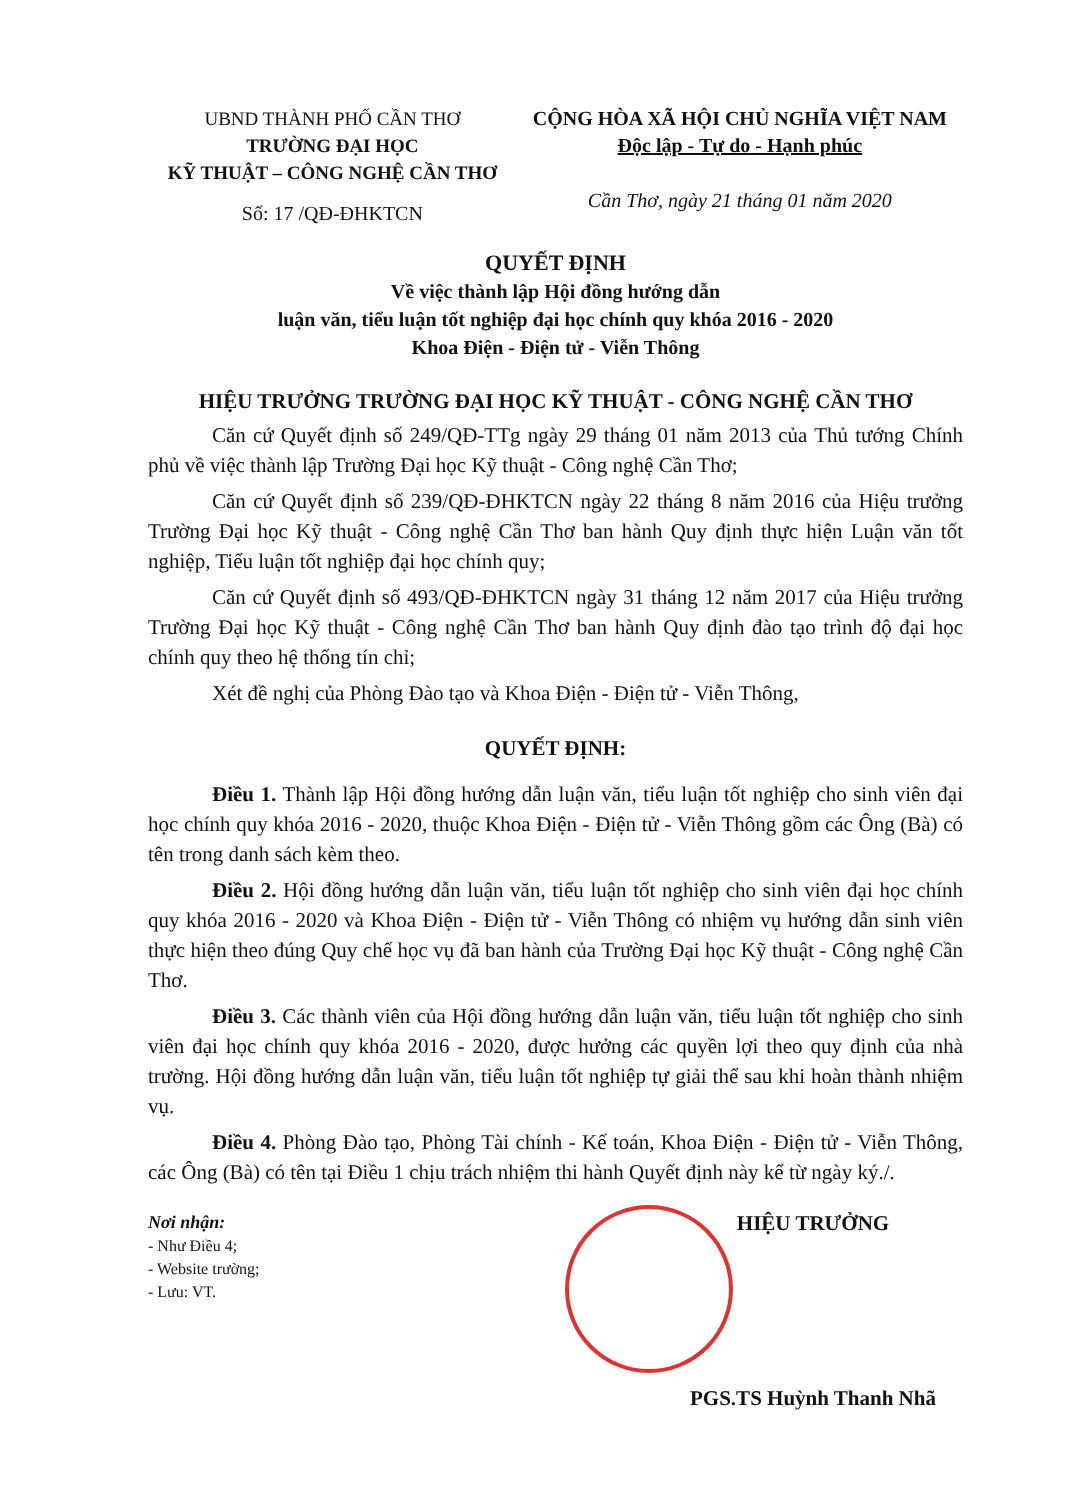UBND THÀNH PHỐ CẦN THƠ
TRƯỜNG ĐẠI HỌC
KỸ THUẬT – CÔNG NGHỆ CẦN THƠ
Số: 17 /QĐ-ĐHKTCN
CỘNG HÒA XÃ HỘI CHỦ NGHĨA VIỆT NAM
Độc lập - Tự do - Hạnh phúc
Cần Thơ, ngày 21 tháng 01 năm 2020
QUYẾT ĐỊNH
Về việc thành lập Hội đồng hướng dẫn
luận văn, tiểu luận tốt nghiệp đại học chính quy khóa 2016 - 2020
Khoa Điện - Điện tử - Viễn Thông
HIỆU TRƯỞNG TRƯỜNG ĐẠI HỌC KỸ THUẬT - CÔNG NGHỆ CẦN THƠ
Căn cứ Quyết định số 249/QĐ-TTg ngày 29 tháng 01 năm 2013 của Thủ tướng Chính phủ về việc thành lập Trường Đại học Kỹ thuật - Công nghệ Cần Thơ;
Căn cứ Quyết định số 239/QĐ-ĐHKTCN ngày 22 tháng 8 năm 2016 của Hiệu trưởng Trường Đại học Kỹ thuật - Công nghệ Cần Thơ ban hành Quy định thực hiện Luận văn tốt nghiệp, Tiểu luận tốt nghiệp đại học chính quy;
Căn cứ Quyết định số 493/QĐ-ĐHKTCN ngày 31 tháng 12 năm 2017 của Hiệu trưởng Trường Đại học Kỹ thuật - Công nghệ Cần Thơ ban hành Quy định đào tạo trình độ đại học chính quy theo hệ thống tín chỉ;
Xét đề nghị của Phòng Đào tạo và Khoa Điện - Điện tử - Viễn Thông,
QUYẾT ĐỊNH:
Điều 1. Thành lập Hội đồng hướng dẫn luận văn, tiểu luận tốt nghiệp cho sinh viên đại học chính quy khóa 2016 - 2020, thuộc Khoa Điện - Điện tử - Viễn Thông gồm các Ông (Bà) có tên trong danh sách kèm theo.
Điều 2. Hội đồng hướng dẫn luận văn, tiểu luận tốt nghiệp cho sinh viên đại học chính quy khóa 2016 - 2020 và Khoa Điện - Điện tử - Viễn Thông có nhiệm vụ hướng dẫn sinh viên thực hiện theo đúng Quy chế học vụ đã ban hành của Trường Đại học Kỹ thuật - Công nghệ Cần Thơ.
Điều 3. Các thành viên của Hội đồng hướng dẫn luận văn, tiểu luận tốt nghiệp cho sinh viên đại học chính quy khóa 2016 - 2020, được hưởng các quyền lợi theo quy định của nhà trường. Hội đồng hướng dẫn luận văn, tiểu luận tốt nghiệp tự giải thể sau khi hoàn thành nhiệm vụ.
Điều 4. Phòng Đào tạo, Phòng Tài chính - Kế toán, Khoa Điện - Điện tử - Viễn Thông, các Ông (Bà) có tên tại Điều 1 chịu trách nhiệm thi hành Quyết định này kể từ ngày ký./.
Nơi nhận:
- Như Điều 4;
- Website trường;
- Lưu: VT.
HIỆU TRƯỞNG
PGS.TS Huỳnh Thanh Nhã